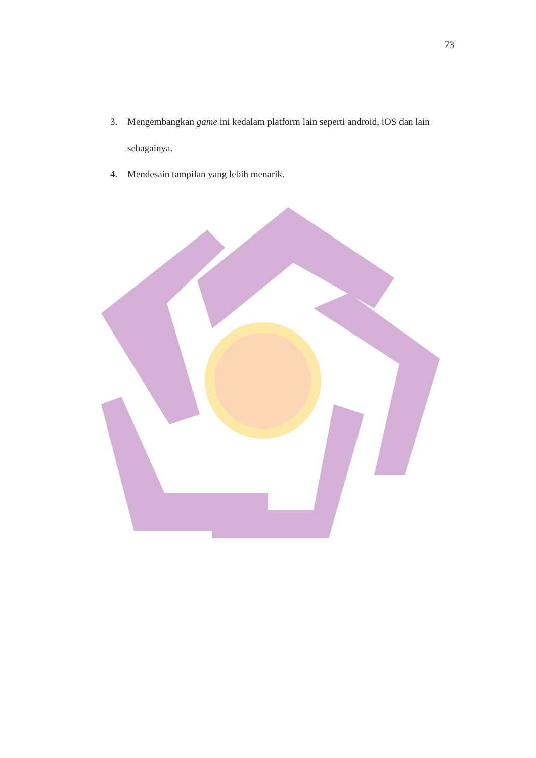73
3. Mengembangkan game ini kedalam platform lain seperti android, iOS dan lain sebagainya.
4. Mendesain tampilan yang lebih menarik.